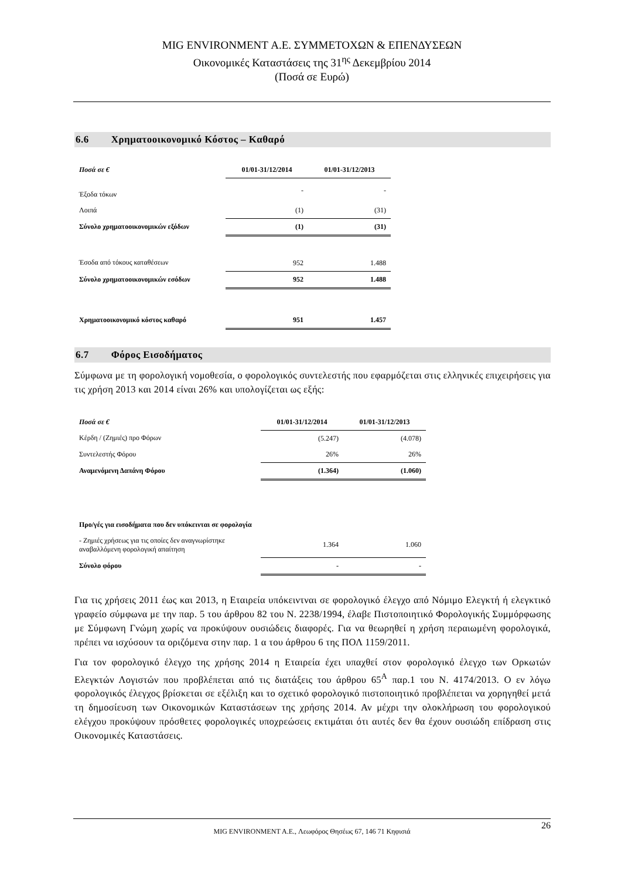MIG ENVIRONMENT Α.Ε. ΣΥΜΜΕΤΟΧΩΝ & ΕΠΕΝΔΥΣΕΩΝ
Οικονομικές Καταστάσεις της 31<sup>ης</sup> Δεκεμβρίου 2014
(Ποσά σε Ευρώ)
6.6 Χρηματοοικονομικό Κόστος – Καθαρό
| Ποσά σε € | 01/01-31/12/2014 | 01/01-31/12/2013 |
| --- | --- | --- |
| Έξοδα τόκων | - | - |
| Λοιπά | (1) | (31) |
| Σύνολο χρηματοοικονομικών εξόδων | (1) | (31) |
| Έσοδα από τόκους καταθέσεων | 952 | 1.488 |
| Σύνολο χρηματοοικονομικών εσόδων | 952 | 1.488 |
| Χρηματοοικονομικό κόστος καθαρό | 951 | 1.457 |
6.7 Φόρος Εισοδήματος
Σύμφωνα με τη φορολογική νομοθεσία, ο φορολογικός συντελεστής που εφαρμόζεται στις ελληνικές επιχειρήσεις για τις χρήση 2013 και 2014 είναι 26% και υπολογίζεται ως εξής:
| Ποσά σε € | 01/01-31/12/2014 | 01/01-31/12/2013 |
| --- | --- | --- |
| Κέρδη / (Ζημιές) προ Φόρων | (5.247) | (4.078) |
| Συντελεστής Φόρου | 26% | 26% |
| Αναμενόμενη Δαπάνη Φόρου | (1.364) | (1.060) |
| Προ/γές για εισοδήματα που δεν υπόκεινται σε φορολογία | | |
| - Ζημιές χρήσεως για τις οποίες δεν αναγνωρίστηκε αναβαλλόμενη φορολογική απαίτηση | 1.364 | 1.060 |
| Σύνολο φόρου | - | - |
Για τις χρήσεις 2011 έως και 2013, η Εταιρεία υπόκειντναι σε φορολογικό έλεγχο από Νόμιμο Ελεγκτή ή ελεγκτικό γραφείο σύμφωνα με την παρ. 5 του άρθρου 82 του Ν. 2238/1994, έλαβε Πιστοποιητικό Φορολογικής Συμμόρφωσης με Σύμφωνη Γνώμη χωρίς να προκύψουν ουσιώδεις διαφορές. Για να θεωρηθεί η χρήση περαιωμένη φορολογικά, πρέπει να ισχύσουν τα οριζόμενα στην παρ. 1 α του άρθρου 6 της ΠΟΛ 1159/2011.
Για τον φορολογικό έλεγχο της χρήσης 2014 η Εταιρεία έχει υπαχθεί στον φορολογικό έλεγχο των Ορκωτών Ελεγκτών Λογιστών που προβλέπεται από τις διατάξεις του άρθρου 65<sup>Α</sup> παρ.1 του Ν. 4174/2013. Ο εν λόγω φορολογικός έλεγχος βρίσκεται σε εξέλιξη και το σχετικό φορολογικό πιστοποιητικό προβλέπεται να χορηγηθεί μετά τη δημοσίευση των Οικονομικών Καταστάσεων της χρήσης 2014. Αν μέχρι την ολοκλήρωση του φορολογικού ελέγχου προκύψουν πρόσθετες φορολογικές υποχρεώσεις εκτιμάται ότι αυτές δεν θα έχουν ουσιώδη επίδραση στις Οικονομικές Καταστάσεις.
26
MIG ENVIRONMENT A.E., Λεωφόρος Θησέως 67, 146 71 Κηφισιά